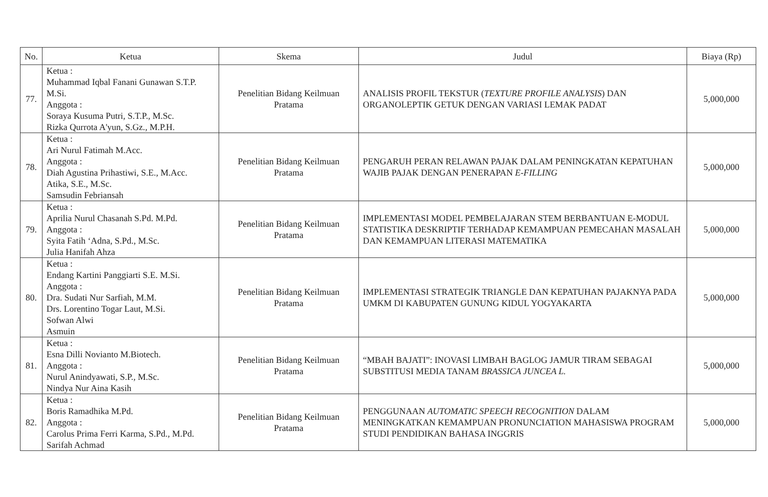| No. | Ketua | Skema | Judul | Biaya (Rp) |
| --- | --- | --- | --- | --- |
| 77. | Ketua : Muhammad Iqbal Fanani Gunawan S.T.P. M.Si. Anggota : Soraya Kusuma Putri, S.T.P., M.Sc. Rizka Qurrota A'yun, S.Gz., M.P.H. | Penelitian Bidang Keilmuan Pratama | ANALISIS PROFIL TEKSTUR ( TEXTURE PROFILE ANALYSIS ) DAN ORGANOLEPTIK GETUK DENGAN VARIASI LEMAK PADAT | 5,000,000 |
| 78. | Ketua : Ari Nurul Fatimah M.Acc. Anggota : Diah Agustina Prihastiwi, S.E., M.Acc. Atika, S.E., M.Sc. Samsudin Febriansah | Penelitian Bidang Keilmuan Pratama | PENGARUH PERAN RELAWAN PAJAK DALAM PENINGKATAN KEPATUHAN WAJIB PAJAK DENGAN PENERAPAN E-FILLING | 5,000,000 |
| 79. | Ketua : Aprilia Nurul Chasanah S.Pd. M.Pd. Anggota : Syita Fatih ‘Adna, S.Pd., M.Sc. Julia Hanifah Ahza | Penelitian Bidang Keilmuan Pratama | IMPLEMENTASI MODEL PEMBELAJARAN STEM BERBANTUAN E-MODUL STATISTIKA DESKRIPTIF TERHADAP KEMAMPUAN PEMECAHAN MASALAH DAN KEMAMPUAN LITERASI MATEMATIKA | 5,000,000 |
| 80. | Ketua : Endang Kartini Panggiarti S.E. M.Si. Anggota : Dra. Sudati Nur Sarfiah, M.M. Drs. Lorentino Togar Laut, M.Si. Sofwan Alwi Asmuin | Penelitian Bidang Keilmuan Pratama | IMPLEMENTASI STRATEGIK TRIANGLE DAN KEPATUHAN PAJAKNYA PADA UMKM DI KABUPATEN GUNUNG KIDUL YOGYAKARTA | 5,000,000 |
| 81. | Ketua : Esna Dilli Novianto M.Biotech. Anggota : Nurul Anindyawati, S.P., M.Sc. Nindya Nur Aina Kasih | Penelitian Bidang Keilmuan Pratama | “MBAH BAJATI”: INOVASI LIMBAH BAGLOG JAMUR TIRAM SEBAGAI SUBSTITUSI MEDIA TANAM BRASSICA JUNCEA L. | 5,000,000 |
| 82. | Ketua : Boris Ramadhika M.Pd. Anggota : Carolus Prima Ferri Karma, S.Pd., M.Pd. Sarifah Achmad | Penelitian Bidang Keilmuan Pratama | PENGGUNAAN AUTOMATIC SPEECH RECOGNITION DALAM MENINGKATKAN KEMAMPUAN PRONUNCIATION MAHASISWA PROGRAM STUDI PENDIDIKAN BAHASA INGGRIS | 5,000,000 |